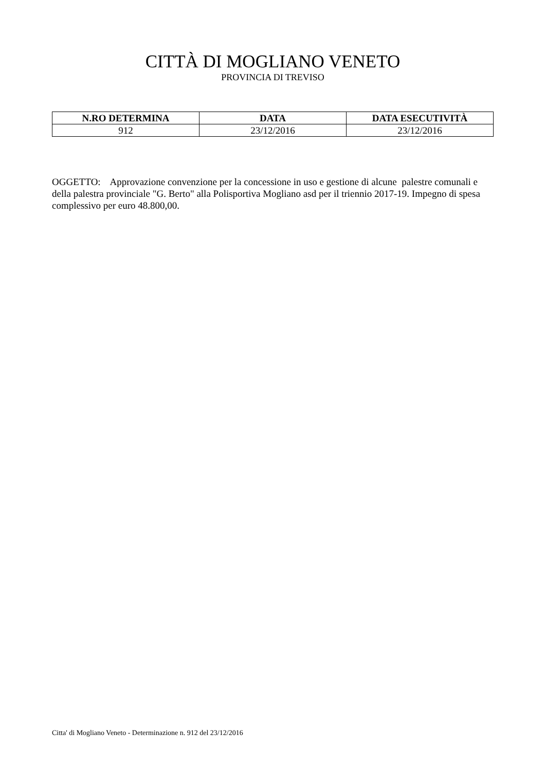CITTÀ DI MOGLIANO VENETO
PROVINCIA DI TREVISO
| N.RO DETERMINA | DATA | DATA ESECUTIVITÀ |
| --- | --- | --- |
| 912 | 23/12/2016 | 23/12/2016 |
OGGETTO: Approvazione convenzione per la concessione in uso e gestione di alcune palestre comunali e della palestra provinciale "G. Berto" alla Polisportiva Mogliano asd per il triennio 2017-19. Impegno di spesa complessivo per euro 48.800,00.
Citta' di Mogliano Veneto - Determinazione n. 912 del 23/12/2016